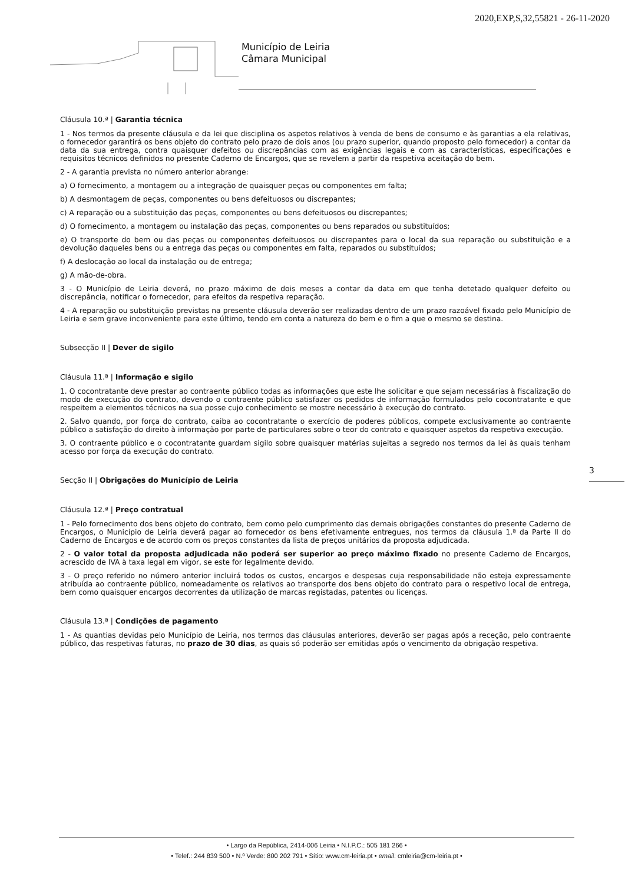2020,EXP,S,32,55821 - 26-11-2020
Município de Leiria
Câmara Municipal
Cláusula 10.ª | Garantia técnica
1 - Nos termos da presente cláusula e da lei que disciplina os aspetos relativos à venda de bens de consumo e às garantias a ela relativas, o fornecedor garantirá os bens objeto do contrato pelo prazo de dois anos (ou prazo superior, quando proposto pelo fornecedor) a contar da data da sua entrega, contra quaisquer defeitos ou discrepâncias com as exigências legais e com as características, especificações e requisitos técnicos definidos no presente Caderno de Encargos, que se revelem a partir da respetiva aceitação do bem.
2 - A garantia prevista no número anterior abrange:
a) O fornecimento, a montagem ou a integração de quaisquer peças ou componentes em falta;
b) A desmontagem de peças, componentes ou bens defeituosos ou discrepantes;
c) A reparação ou a substituição das peças, componentes ou bens defeituosos ou discrepantes;
d) O fornecimento, a montagem ou instalação das peças, componentes ou bens reparados ou substituídos;
e) O transporte do bem ou das peças ou componentes defeituosos ou discrepantes para o local da sua reparação ou substituição e a devolução daqueles bens ou a entrega das peças ou componentes em falta, reparados ou substituídos;
f) A deslocação ao local da instalação ou de entrega;
g) A mão-de-obra.
3 - O Município de Leiria deverá, no prazo máximo de dois meses a contar da data em que tenha detetado qualquer defeito ou discrepância, notificar o fornecedor, para efeitos da respetiva reparação.
4 - A reparação ou substituição previstas na presente cláusula deverão ser realizadas dentro de um prazo razoável fixado pelo Município de Leiria e sem grave inconveniente para este último, tendo em conta a natureza do bem e o fim a que o mesmo se destina.
Subsecção II | Dever de sigilo
Cláusula 11.ª | Informação e sigilo
1. O cocontratante deve prestar ao contraente público todas as informações que este lhe solicitar e que sejam necessárias à fiscalização do modo de execução do contrato, devendo o contraente público satisfazer os pedidos de informação formulados pelo cocontratante e que respeitem a elementos técnicos na sua posse cujo conhecimento se mostre necessário à execução do contrato.
2. Salvo quando, por força do contrato, caiba ao cocontratante o exercício de poderes públicos, compete exclusivamente ao contraente público a satisfação do direito à informação por parte de particulares sobre o teor do contrato e quaisquer aspetos da respetiva execução.
3. O contraente público e o cocontratante guardam sigilo sobre quaisquer matérias sujeitas a segredo nos termos da lei às quais tenham acesso por força da execução do contrato.
Secção II | Obrigações do Município de Leiria
Cláusula 12.ª | Preço contratual
1 - Pelo fornecimento dos bens objeto do contrato, bem como pelo cumprimento das demais obrigações constantes do presente Caderno de Encargos, o Município de Leiria deverá pagar ao fornecedor os bens efetivamente entregues, nos termos da cláusula 1.ª da Parte II do Caderno de Encargos e de acordo com os preços constantes da lista de preços unitários da proposta adjudicada.
2 - O valor total da proposta adjudicada não poderá ser superior ao preço máximo fixado no presente Caderno de Encargos, acrescido de IVA à taxa legal em vigor, se este for legalmente devido.
3 - O preço referido no número anterior incluirá todos os custos, encargos e despesas cuja responsabilidade não esteja expressamente atribuída ao contraente público, nomeadamente os relativos ao transporte dos bens objeto do contrato para o respetivo local de entrega, bem como quaisquer encargos decorrentes da utilização de marcas registadas, patentes ou licenças.
Cláusula 13.ª | Condições de pagamento
1 - As quantias devidas pelo Município de Leiria, nos termos das cláusulas anteriores, deverão ser pagas após a receção, pelo contraente público, das respetivas faturas, no prazo de 30 dias, as quais só poderão ser emitidas após o vencimento da obrigação respetiva.
3
• Largo da República, 2414-006 Leiria • N.I.P.C.: 505 181 266 •
• Telef.: 244 839 500 • N.º Verde: 800 202 791 • Sítio: www.cm-leiria.pt • email: cmleiria@cm-leiria.pt •